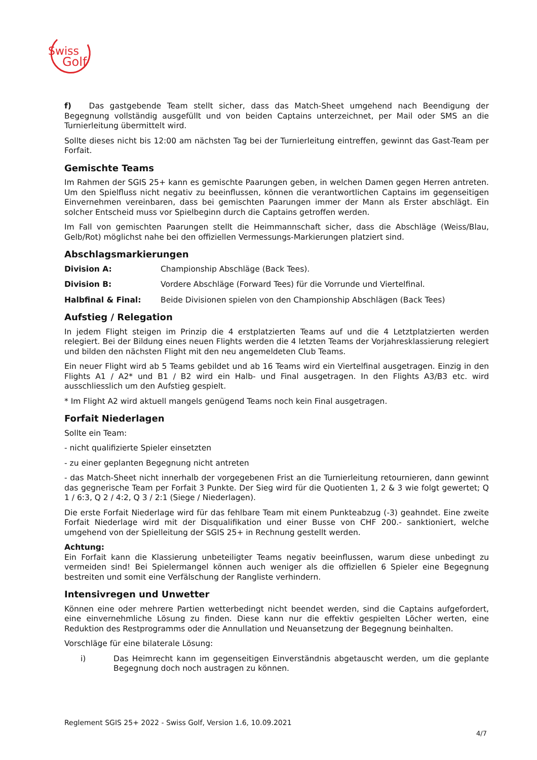Swiss
Golf
f) Das gastgebende Team stellt sicher, dass das Match-Sheet umgehend nach Beendigung der Begegnung vollständig ausgefüllt und von beiden Captains unterzeichnet, per Mail oder SMS an die Turnierleitung übermittelt wird.
Sollte dieses nicht bis 12:00 am nächsten Tag bei der Turnierleitung eintreffen, gewinnt das Gast-Team per Forfait.
Gemischte Teams
Im Rahmen der SGIS 25+ kann es gemischte Paarungen geben, in welchen Damen gegen Herren antreten. Um den Spielfluss nicht negativ zu beeinflussen, können die verantwortlichen Captains im gegenseitigen Einvernehmen vereinbaren, dass bei gemischten Paarungen immer der Mann als Erster abschlägt. Ein solcher Entscheid muss vor Spielbeginn durch die Captains getroffen werden.
Im Fall von gemischten Paarungen stellt die Heimmannschaft sicher, dass die Abschläge (Weiss/Blau, Gelb/Rot) möglichst nahe bei den offiziellen Vermessungs-Markierungen platziert sind.
Abschlagsmarkierungen
Division A: Championship Abschläge (Back Tees).
Division B: Vordere Abschläge (Forward Tees) für die Vorrunde und Viertelfinal.
Halbfinal & Final: Beide Divisionen spielen von den Championship Abschlägen (Back Tees)
Aufstieg / Relegation
In jedem Flight steigen im Prinzip die 4 erstplatzierten Teams auf und die 4 Letztplatzierten werden relegiert. Bei der Bildung eines neuen Flights werden die 4 letzten Teams der Vorjahresklassierung relegiert und bilden den nächsten Flight mit den neu angemeldeten Club Teams.
Ein neuer Flight wird ab 5 Teams gebildet und ab 16 Teams wird ein Viertelfinal ausgetragen. Einzig in den Flights A1 / A2* und B1 / B2 wird ein Halb- und Final ausgetragen. In den Flights A3/B3 etc. wird ausschliesslich um den Aufstieg gespielt.
* Im Flight A2 wird aktuell mangels genügend Teams noch kein Final ausgetragen.
Forfait Niederlagen
Sollte ein Team:
- nicht qualifizierte Spieler einsetzten
- zu einer geplanten Begegnung nicht antreten
- das Match-Sheet nicht innerhalb der vorgegebenen Frist an die Turnierleitung retournieren, dann gewinnt das gegnerische Team per Forfait 3 Punkte. Der Sieg wird für die Quotienten 1, 2 & 3 wie folgt gewertet; Q 1 / 6:3, Q 2 / 4:2, Q 3 / 2:1 (Siege / Niederlagen).
Die erste Forfait Niederlage wird für das fehlbare Team mit einem Punkteabzug (-3) geahndet. Eine zweite Forfait Niederlage wird mit der Disqualifikation und einer Busse von CHF 200.- sanktioniert, welche umgehend von der Spielleitung der SGIS 25+ in Rechnung gestellt werden.
Achtung:
Ein Forfait kann die Klassierung unbeteiligter Teams negativ beeinflussen, warum diese unbedingt zu vermeiden sind! Bei Spielermangel können auch weniger als die offiziellen 6 Spieler eine Begegnung bestreiten und somit eine Verfälschung der Rangliste verhindern.
Intensivregen und Unwetter
Können eine oder mehrere Partien wetterbedingt nicht beendet werden, sind die Captains aufgefordert, eine einvernehmliche Lösung zu finden. Diese kann nur die effektiv gespielten Löcher werten, eine Reduktion des Restprogramms oder die Annullation und Neuansetzung der Begegnung beinhalten.
Vorschläge für eine bilaterale Lösung:
i) Das Heimrecht kann im gegenseitigen Einverständnis abgetauscht werden, um die geplante Begegnung doch noch austragen zu können.
Reglement SGIS 25+ 2022 - Swiss Golf, Version 1.6, 10.09.2021
4/7